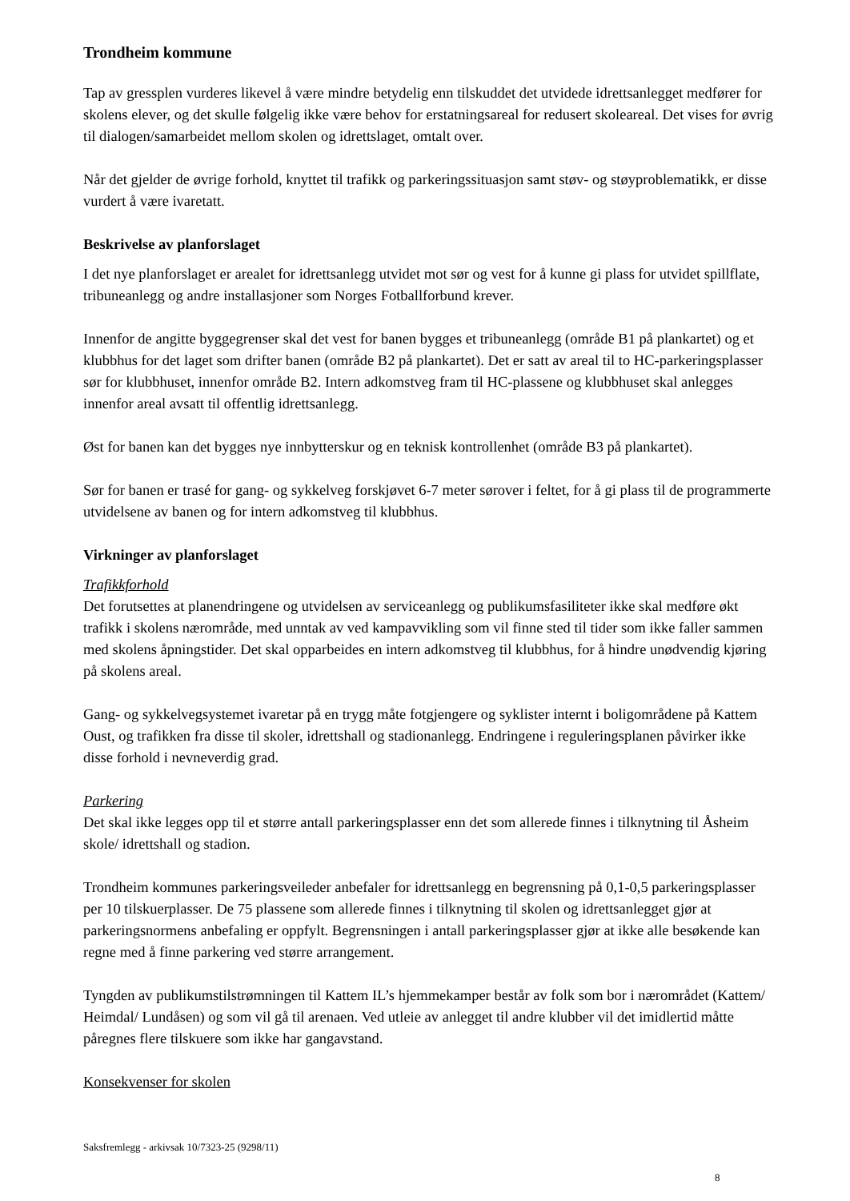Trondheim kommune
Tap av gressplen vurderes likevel å være mindre betydelig enn tilskuddet det utvidede idrettsanlegget medfører for skolens elever, og det skulle følgelig ikke være behov for erstatningsareal for redusert skoleareal. Det vises for øvrig til dialogen/samarbeidet mellom skolen og idrettslaget, omtalt over.
Når det gjelder de øvrige forhold, knyttet til trafikk og parkeringssituasjon samt støv- og støyproblematikk, er disse vurdert å være ivaretatt.
Beskrivelse av planforslaget
I det nye planforslaget er arealet for idrettsanlegg utvidet mot sør og vest for å kunne gi plass for utvidet spillflate, tribuneanlegg og andre installasjoner som Norges Fotballforbund krever.
Innenfor de angitte byggegrenser skal det vest for banen bygges et tribuneanlegg (område B1 på plankartet) og et klubbhus for det laget som drifter banen (område B2 på plankartet). Det er satt av areal til to HC-parkeringsplasser sør for klubbhuset, innenfor område B2. Intern adkomstveg fram til HC-plassene og klubbhuset skal anlegges innenfor areal avsatt til offentlig idrettsanlegg.
Øst for banen kan det bygges nye innbytterskur og en teknisk kontrollenhet (område B3 på plankartet).
Sør for banen er trasé for gang- og sykkelveg forskjøvet 6-7 meter sørover i feltet, for å gi plass til de programmerte utvidelsene av banen og for intern adkomstveg til klubbhus.
Virkninger av planforslaget
Trafikkforhold
Det forutsettes at planendringene og utvidelsen av serviceanlegg og publikumsfasiliteter ikke skal medføre økt trafikk i skolens nærområde, med unntak av ved kampavvikling som vil finne sted til tider som ikke faller sammen med skolens åpningstider. Det skal opparbeides en intern adkomstveg til klubbhus, for å hindre unødvendig kjøring på skolens areal.
Gang- og sykkelvegsystemet ivaretar på en trygg måte fotgjengere og syklister internt i boligområdene på Kattem Oust, og trafikken fra disse til skoler, idrettshall og stadionanlegg. Endringene i reguleringsplanen påvirker ikke disse forhold i nevneverdig grad.
Parkering
Det skal ikke legges opp til et større antall parkeringsplasser enn det som allerede finnes i tilknytning til Åsheim skole/ idrettshall og stadion.
Trondheim kommunes parkeringsveileder anbefaler for idrettsanlegg en begrensning på 0,1-0,5 parkeringsplasser per 10 tilskuerplasser. De 75 plassene som allerede finnes i tilknytning til skolen og idrettsanlegget gjør at parkeringsnormens anbefaling er oppfylt. Begrensningen i antall parkeringsplasser gjør at ikke alle besøkende kan regne med å finne parkering ved større arrangement.
Tyngden av publikumstilstrømningen til Kattem IL’s hjemmekamper består av folk som bor i nærområdet (Kattem/ Heimdal/ Lundåsen) og som vil gå til arenaen. Ved utleie av anlegget til andre klubber vil det imidlertid måtte påregnes flere tilskuere som ikke har gangavstand.
Konsekvenser for skolen
Saksfremlegg - arkivsak 10/7323-25 (9298/11)
8